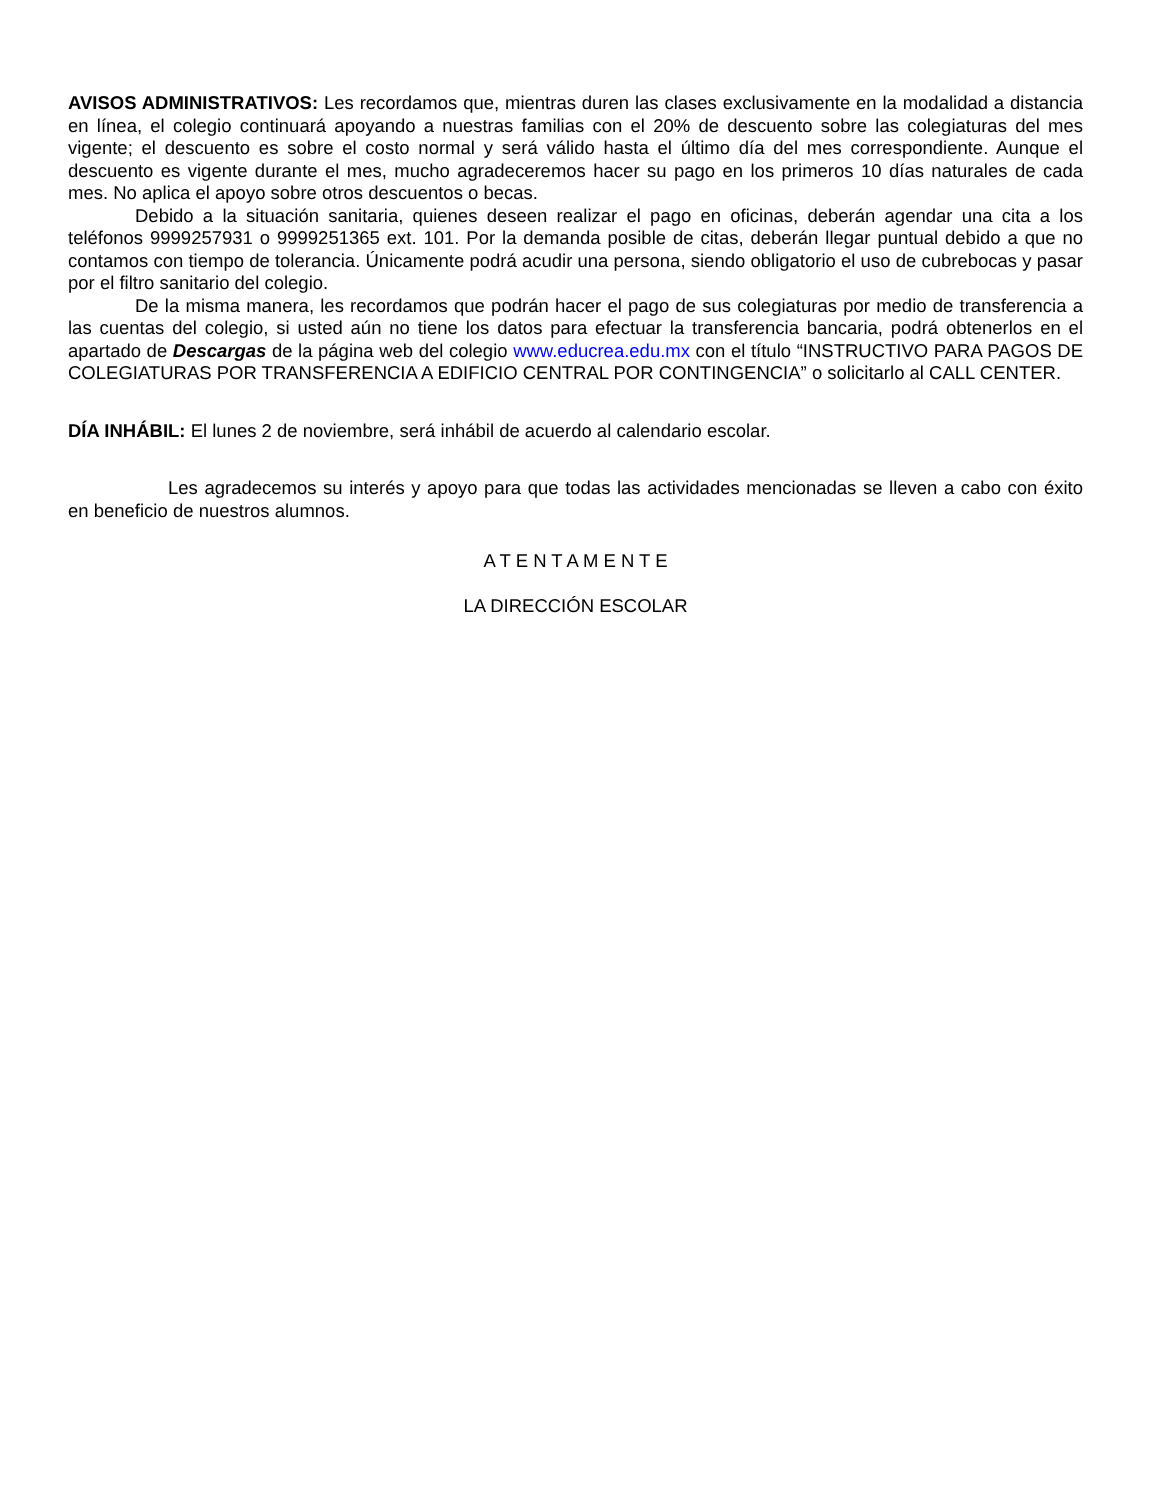AVISOS ADMINISTRATIVOS: Les recordamos que, mientras duren las clases exclusivamente en la modalidad a distancia en línea, el colegio continuará apoyando a nuestras familias con el 20% de descuento sobre las colegiaturas del mes vigente; el descuento es sobre el costo normal y será válido hasta el último día del mes correspondiente. Aunque el descuento es vigente durante el mes, mucho agradeceremos hacer su pago en los primeros 10 días naturales de cada mes. No aplica el apoyo sobre otros descuentos o becas.
Debido a la situación sanitaria, quienes deseen realizar el pago en oficinas, deberán agendar una cita a los teléfonos 9999257931 o 9999251365 ext. 101. Por la demanda posible de citas, deberán llegar puntual debido a que no contamos con tiempo de tolerancia. Únicamente podrá acudir una persona, siendo obligatorio el uso de cubrebocas y pasar por el filtro sanitario del colegio.
De la misma manera, les recordamos que podrán hacer el pago de sus colegiaturas por medio de transferencia a las cuentas del colegio, si usted aún no tiene los datos para efectuar la transferencia bancaria, podrá obtenerlos en el apartado de Descargas de la página web del colegio www.educrea.edu.mx con el título “INSTRUCTIVO PARA PAGOS DE COLEGIATURAS POR TRANSFERENCIA A EDIFICIO CENTRAL POR CONTINGENCIA” o solicitarlo al CALL CENTER.
DÍA INHÁBIL: El lunes 2 de noviembre, será inhábil de acuerdo al calendario escolar.
Les agradecemos su interés y apoyo para que todas las actividades mencionadas se lleven a cabo con éxito en beneficio de nuestros alumnos.
A T E N T A M E N T E
LA DIRECCIÓN ESCOLAR